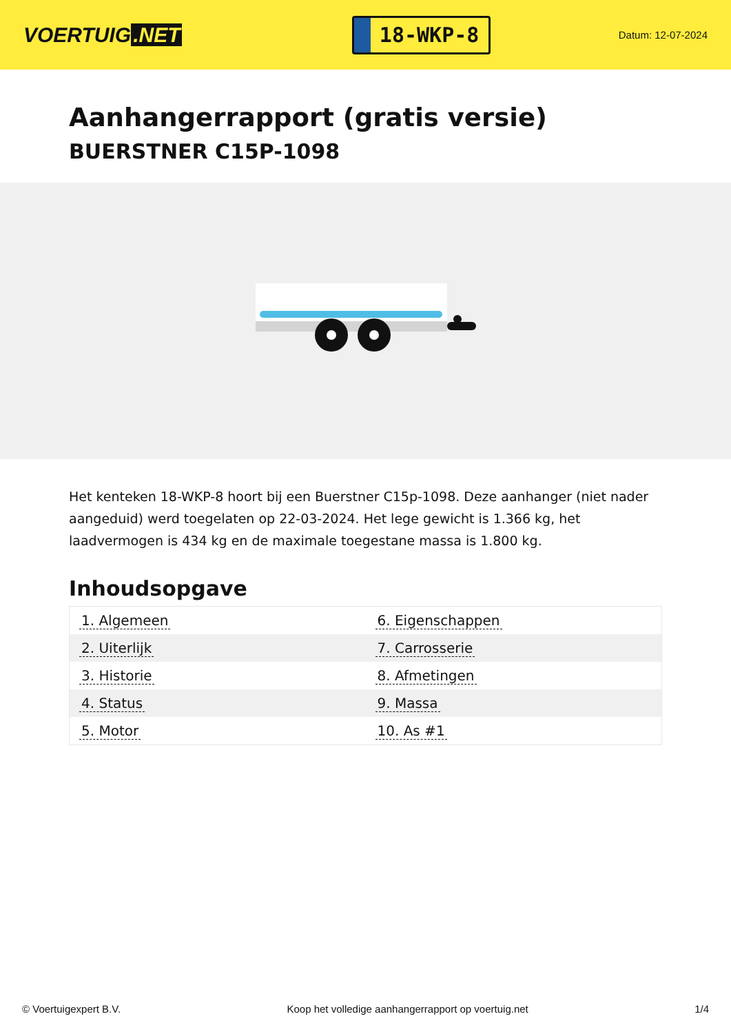VOERTUIG.NET
18-WKP-8
Datum: 12-07-2024
Aanhangerrapport (gratis versie)
BUERSTNER C15P-1098
Het kenteken 18-WKP-8 hoort bij een Buerstner C15p-1098. Deze aanhanger (niet nader aangeduid) werd toegelaten op 22-03-2024. Het lege gewicht is 1.366 kg, het laadvermogen is 434 kg en de maximale toegestane massa is 1.800 kg.
Inhoudsopgave
| 1. Algemeen | 6. Eigenschappen |
| 2. Uiterlijk | 7. Carrosserie |
| 3. Historie | 8. Afmetingen |
| 4. Status | 9. Massa |
| 5. Motor | 10. As #1 |
© Voertuigexpert B.V. Koop het volledige aanhangerrapport op voertuig.net 1/4